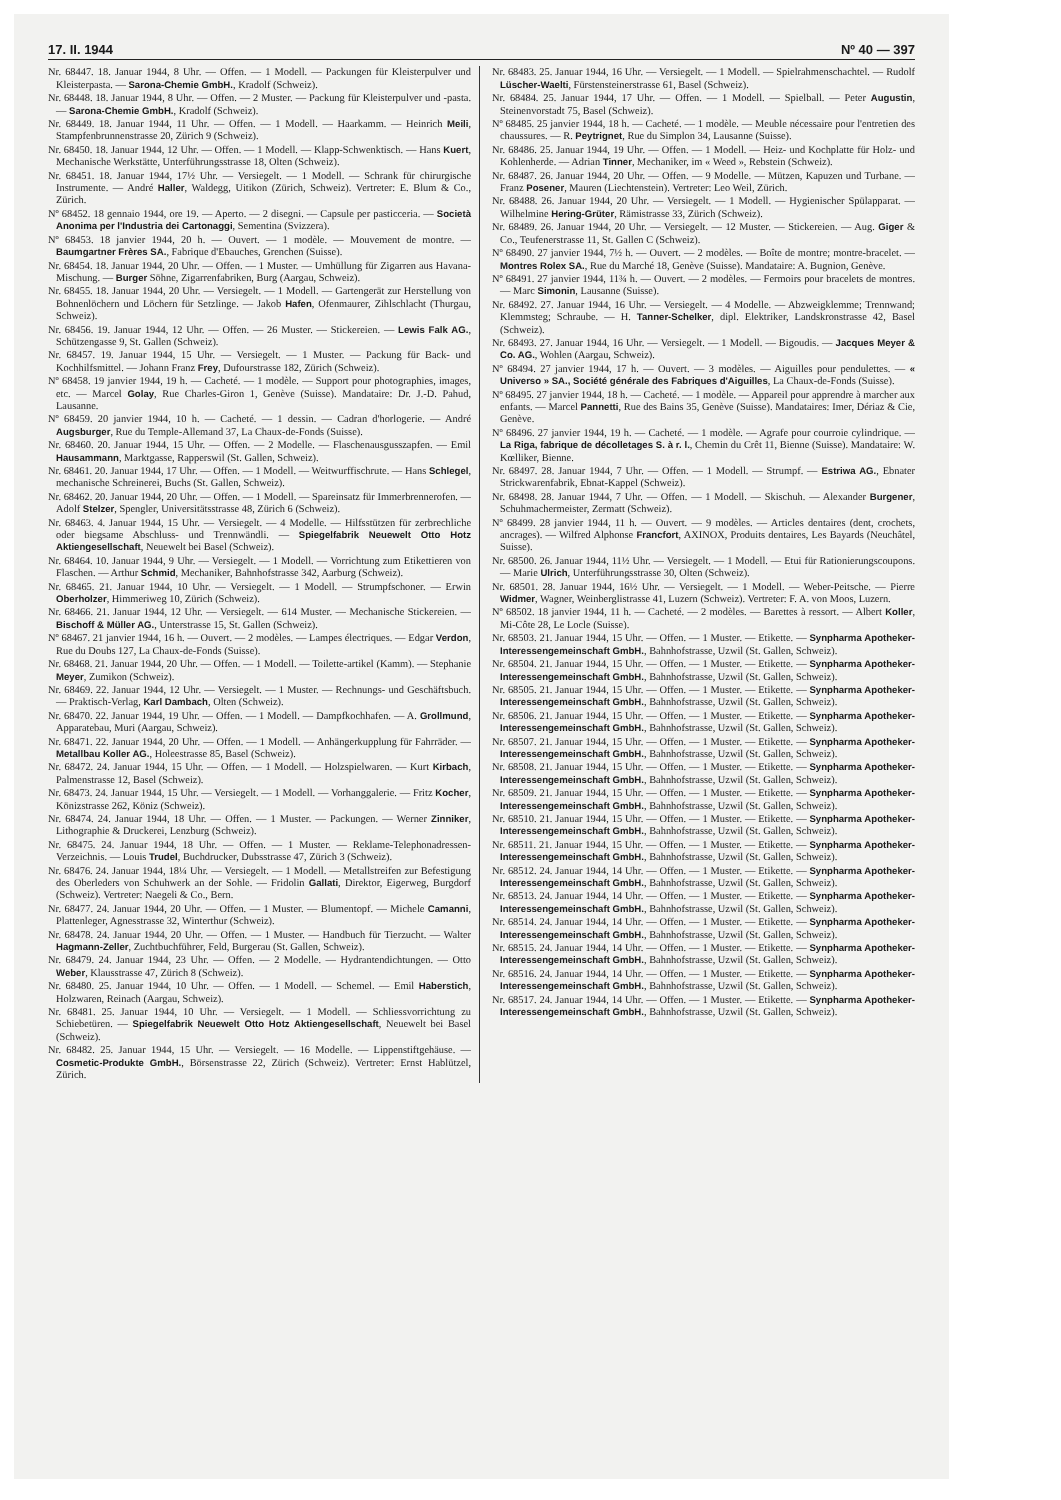17. II. 1944 Nº 40 — 397
Nr. 68447. 18. Januar 1944, 8 Uhr. — Offen. — 1 Modell. — Packungen für Kleisterpulver und Kleisterpasta. — Sarona-Chemie GmbH., Kradolf (Schweiz).
Nr. 68448. 18. Januar 1944, 8 Uhr. — Offen. — 2 Muster. — Packung für Kleisterpulver und -pasta. — Sarona-Chemie GmbH., Kradolf (Schweiz).
Nr. 68449. 18. Januar 1944, 11 Uhr. — Offen. — 1 Modell. — Haarkamm. — Heinrich Meili, Stampfenbrunnenstrasse 20, Zürich 9 (Schweiz).
Nr. 68450. 18. Januar 1944, 12 Uhr. — Offen. — 1 Modell. — Klapp-Schwenktisch. — Hans Kuert, Mechanische Werkstätte, Unterführungsstrasse 18, Olten (Schweiz).
Nr. 68451. 18. Januar 1944, 17½ Uhr. — Versiegelt. — 1 Modell. — Schrank für chirurgische Instrumente. — André Haller, Waldegg, Uitikon (Zürich, Schweiz). Vertreter: E. Blum & Co., Zürich.
Nº 68452. 18 gennaio 1944, ore 19. — Aperto. — 2 disegni. — Capsule per pasticceria. — Società Anonima per l'Industria dei Cartonaggi, Sementina (Svizzera).
Nº 68453. 18 janvier 1944, 20 h. — Ouvert. — 1 modèle. — Mouvement de montre. — Baumgartner Frères SA., Fabrique d'Ebauches, Grenchen (Suisse).
Nr. 68454. 18. Januar 1944, 20 Uhr. — Offen. — 1 Muster. — Umhüllung für Zigarren aus Havana-Mischung. — Burger Söhne, Zigarrenfabriken, Burg (Aargau, Schweiz).
Nr. 68455. 18. Januar 1944, 20 Uhr. — Versiegelt. — 1 Modell. — Gartengerät zur Herstellung von Bohnenlöchern und Löchern für Setzlinge. — Jakob Hafen, Ofenmaurer, Zihlschlacht (Thurgau, Schweiz).
Nr. 68456. 19. Januar 1944, 12 Uhr. — Offen. — 26 Muster. — Stickereien. — Lewis Falk AG., Schützengasse 9, St. Gallen (Schweiz).
Nr. 68457. 19. Januar 1944, 15 Uhr. — Versiegelt. — 1 Muster. — Packung für Back- und Kochhilfsmittel. — Johann Franz Frey, Dufourstrasse 182, Zürich (Schweiz).
Nº 68458. 19 janvier 1944, 19 h. — Cacheté. — 1 modèle. — Support pour photographies, images, etc. — Marcel Golay, Rue Charles-Giron 1, Genève (Suisse). Mandataire: Dr. J.-D. Pahud, Lausanne.
Nº 68459. 20 janvier 1944, 10 h. — Cacheté. — 1 dessin. — Cadran d'horlogerie. — André Augsburger, Rue du Temple-Allemand 37, La Chaux-de-Fonds (Suisse).
Nr. 68460. 20. Januar 1944, 15 Uhr. — Offen. — 2 Modelle. — Flaschenausgusszapfen. — Emil Hausammann, Marktgasse, Rapperswil (St. Gallen, Schweiz).
Nr. 68461. 20. Januar 1944, 17 Uhr. — Offen. — 1 Modell. — Weitwurffischrute. — Hans Schlegel, mechanische Schreinerei, Buchs (St. Gallen, Schweiz).
Nr. 68462. 20. Januar 1944, 20 Uhr. — Offen. — 1 Modell. — Spareinsatz für Immerbrennerofen. — Adolf Stelzer, Spengler, Universitätsstrasse 48, Zürich 6 (Schweiz).
Nr. 68463. 4. Januar 1944, 15 Uhr. — Versiegelt. — 4 Modelle. — Hilfsstützen für zerbrechliche oder biegsame Abschluss- und Trennwändli. — Spiegelfabrik Neuewelt Otto Hotz Aktiengesellschaft, Neuewelt bei Basel (Schweiz).
Nr. 68464. 10. Januar 1944, 9 Uhr. — Versiegelt. — 1 Modell. — Vorrichtung zum Etikettieren von Flaschen. — Arthur Schmid, Mechaniker, Bahnhofstrasse 342, Aarburg (Schweiz).
Nr. 68465. 21. Januar 1944, 10 Uhr. — Versiegelt. — 1 Modell. — Strumpfschoner. — Erwin Oberholzer, Himmeriweg 10, Zürich (Schweiz).
Nr. 68466. 21. Januar 1944, 12 Uhr. — Versiegelt. — 614 Muster. — Mechanische Stickereien. — Bischoff & Müller AG., Unterstrasse 15, St. Gallen (Schweiz).
Nº 68467. 21 janvier 1944, 16 h. — Ouvert. — 2 modèles. — Lampes électriques. — Edgar Verdon, Rue du Doubs 127, La Chaux-de-Fonds (Suisse).
Nr. 68468. 21. Januar 1944, 20 Uhr. — Offen. — 1 Modell. — Toilette-artikel (Kamm). — Stephanie Meyer, Zumikon (Schweiz).
Nr. 68469. 22. Januar 1944, 12 Uhr. — Versiegelt. — 1 Muster. — Rechnungs- und Geschäftsbuch. — Praktisch-Verlag, Karl Dambach, Olten (Schweiz).
Nr. 68470. 22. Januar 1944, 19 Uhr. — Offen. — 1 Modell. — Dampfkochhafen. — A. Grollmund, Apparatebau, Muri (Aargau, Schweiz).
Nr. 68471. 22. Januar 1944, 20 Uhr. — Offen. — 1 Modell. — Anhängerkupplung für Fahrräder. — Metallbau Koller AG., Holeestrasse 85, Basel (Schweiz).
Nr. 68472. 24. Januar 1944, 15 Uhr. — Offen. — 1 Modell. — Holzspielwaren. — Kurt Kirbach, Palmenstrasse 12, Basel (Schweiz).
Nr. 68473. 24. Januar 1944, 15 Uhr. — Versiegelt. — 1 Modell. — Vorhanggalerie. — Fritz Kocher, Könizstrasse 262, Köniz (Schweiz).
Nr. 68474. 24. Januar 1944, 18 Uhr. — Offen. — 1 Muster. — Packungen. — Werner Zinniker, Lithographie & Druckerei, Lenzburg (Schweiz).
Nr. 68475. 24. Januar 1944, 18 Uhr. — Offen. — 1 Muster. — Reklame-Telephonadressen-Verzeichnis. — Louis Trudel, Buchdrucker, Dubsstrasse 47, Zürich 3 (Schweiz).
Nr. 68476. 24. Januar 1944, 18¼ Uhr. — Versiegelt. — 1 Modell. — Metallstreifen zur Befestigung des Oberleders von Schuhwerk an der Sohle. — Fridolin Gallati, Direktor, Eigerweg, Burgdorf (Schweiz). Vertreter: Naegeli & Co., Bern.
Nr. 68477. 24. Januar 1944, 20 Uhr. — Offen. — 1 Muster. — Blumentopf. — Michele Camanni, Plattenleger, Agnesstrasse 32, Winterthur (Schweiz).
Nr. 68478. 24. Januar 1944, 20 Uhr. — Offen. — 1 Muster. — Handbuch für Tierzucht. — Walter Hagmann-Zeller, Zuchtbuchführer, Feld, Burgerau (St. Gallen, Schweiz).
Nr. 68479. 24. Januar 1944, 23 Uhr. — Offen. — 2 Modelle. — Hydrantendichtungen. — Otto Weber, Klausstrasse 47, Zürich 8 (Schweiz).
Nr. 68480. 25. Januar 1944, 10 Uhr. — Offen. — 1 Modell. — Schemel. — Emil Haberstich, Holzwaren, Reinach (Aargau, Schweiz).
Nr. 68481. 25. Januar 1944, 10 Uhr. — Versiegelt. — 1 Modell. — Schliessvorrichtung zu Schiebetüren. — Spiegelfabrik Neuewelt Otto Hotz Aktiengesellschaft, Neuewelt bei Basel (Schweiz).
Nr. 68482. 25. Januar 1944, 15 Uhr. — Versiegelt. — 16 Modelle. — Lippenstiftgehäuse. — Cosmetic-Produkte GmbH., Börsenstrasse 22, Zürich (Schweiz). Vertreter: Ernst Hablützel, Zürich.
Nr. 68483. 25. Januar 1944, 16 Uhr. — Versiegelt. — 1 Modell. — Spielrahmenschachtel. — Rudolf Lüscher-Waelti, Fürstensteinerstrasse 61, Basel (Schweiz).
Nr. 68484. 25. Januar 1944, 17 Uhr. — Offen. — 1 Modell. — Spielball. — Peter Augustin, Steinenvorstadt 75, Basel (Schweiz).
Nº 68485. 25 janvier 1944, 18 h. — Cacheté. — 1 modèle. — Meuble nécessaire pour l'entretien des chaussures. — R. Peytrignet, Rue du Simplon 34, Lausanne (Suisse).
Nr. 68486. 25. Januar 1944, 19 Uhr. — Offen. — 1 Modell. — Heiz- und Kochplatte für Holz- und Kohlenherde. — Adrian Tinner, Mechaniker, im « Weed », Rebstein (Schweiz).
Nr. 68487. 26. Januar 1944, 20 Uhr. — Offen. — 9 Modelle. — Mützen, Kapuzen und Turbane. — Franz Posener, Mauren (Liechtenstein). Vertreter: Leo Weil, Zürich.
Nr. 68488. 26. Januar 1944, 20 Uhr. — Versiegelt. — 1 Modell. — Hygienischer Spülapparat. — Wilhelmine Hering-Grüter, Rämistrasse 33, Zürich (Schweiz).
Nr. 68489. 26. Januar 1944, 20 Uhr. — Versiegelt. — 12 Muster. — Stickereien. — Aug. Giger & Co., Teufenerstrasse 11, St. Gallen C (Schweiz).
Nº 68490. 27 janvier 1944, 7½ h. — Ouvert. — 2 modèles. — Boîte de montre; montre-bracelet. — Montres Rolex SA., Rue du Marché 18, Genève (Suisse). Mandataire: A. Bugnion, Genève.
Nº 68491. 27 janvier 1944, 11¾ h. — Ouvert. — 2 modèles. — Fermoirs pour bracelets de montres. — Marc Simonin, Lausanne (Suisse).
Nr. 68492. 27. Januar 1944, 16 Uhr. — Versiegelt. — 4 Modelle. — Abzweigklemme; Trennwand; Klemmsteg; Schraube. — H. Tanner-Schelker, dipl. Elektriker, Landskronstrasse 42, Basel (Schweiz).
Nr. 68493. 27. Januar 1944, 16 Uhr. — Versiegelt. — 1 Modell. — Bigoudis. — Jacques Meyer & Co. AG., Wohlen (Aargau, Schweiz).
Nº 68494. 27 janvier 1944, 17 h. — Ouvert. — 3 modèles. — Aiguilles pour pendulettes. — « Universo » SA., Société générale des Fabriques d'Aiguilles, La Chaux-de-Fonds (Suisse).
Nº 68495. 27 janvier 1944, 18 h. — Cacheté. — 1 modèle. — Appareil pour apprendre à marcher aux enfants. — Marcel Pannetti, Rue des Bains 35, Genève (Suisse). Mandataires: Imer, Dériaz & Cie, Genève.
Nº 68496. 27 janvier 1944, 19 h. — Cacheté. — 1 modèle. — Agrafe pour courroie cylindrique. — La Riga, fabrique de décolletages S. à r. l., Chemin du Crêt 11, Bienne (Suisse). Mandataire: W. Kœlliker, Bienne.
Nr. 68497. 28. Januar 1944, 7 Uhr. — Offen. — 1 Modell. — Strumpf. — Estriwa AG., Ebnater Strickwarenfabrik, Ebnat-Kappel (Schweiz).
Nr. 68498. 28. Januar 1944, 7 Uhr. — Offen. — 1 Modell. — Skischuh. — Alexander Burgener, Schuhmachermeister, Zermatt (Schweiz).
Nº 68499. 28 janvier 1944, 11 h. — Ouvert. — 9 modèles. — Articles dentaires (dent, crochets, ancrages). — Wilfred Alphonse Francfort, AXINOX, Produits dentaires, Les Bayards (Neuchâtel, Suisse).
Nr. 68500. 26. Januar 1944, 11½ Uhr. — Versiegelt. — 1 Modell. — Etui für Rationierungscoupons. — Marie Ulrich, Unterführungsstrasse 30, Olten (Schweiz).
Nr. 68501. 28. Januar 1944, 16½ Uhr. — Versiegelt. — 1 Modell. — Weber-Peitsche. — Pierre Widmer, Wagner, Weinberglistrasse 41, Luzern (Schweiz). Vertreter: F. A. von Moos, Luzern.
Nº 68502. 18 janvier 1944, 11 h. — Cacheté. — 2 modèles. — Barettes à ressort. — Albert Koller, Mi-Côte 28, Le Locle (Suisse).
Nr. 68503. 21. Januar 1944, 15 Uhr. — Offen. — 1 Muster. — Etikette. — Synpharma Apotheker-Interessengemeinschaft GmbH., Bahnhofstrasse, Uzwil (St. Gallen, Schweiz).
Nr. 68504. 21. Januar 1944, 15 Uhr. — Offen. — 1 Muster. — Etikette. — Synpharma Apotheker-Interessengemeinschaft GmbH., Bahnhofstrasse, Uzwil (St. Gallen, Schweiz).
Nr. 68505. 21. Januar 1944, 15 Uhr. — Offen. — 1 Muster. — Etikette. — Synpharma Apotheker-Interessengemeinschaft GmbH., Bahnhofstrasse, Uzwil (St. Gallen, Schweiz).
Nr. 68506. 21. Januar 1944, 15 Uhr. — Offen. — 1 Muster. — Etikette. — Synpharma Apotheker-Interessengemeinschaft GmbH., Bahnhofstrasse, Uzwil (St. Gallen, Schweiz).
Nr. 68507. 21. Januar 1944, 15 Uhr. — Offen. — 1 Muster. — Etikette. — Synpharma Apotheker-Interessengemeinschaft GmbH., Bahnhofstrasse, Uzwil (St. Gallen, Schweiz).
Nr. 68508. 21. Januar 1944, 15 Uhr. — Offen. — 1 Muster. — Etikette. — Synpharma Apotheker-Interessengemeinschaft GmbH., Bahnhofstrasse, Uzwil (St. Gallen, Schweiz).
Nr. 68509. 21. Januar 1944, 15 Uhr. — Offen. — 1 Muster. — Etikette. — Synpharma Apotheker-Interessengemeinschaft GmbH., Bahnhofstrasse, Uzwil (St. Gallen, Schweiz).
Nr. 68510. 21. Januar 1944, 15 Uhr. — Offen. — 1 Muster. — Etikette. — Synpharma Apotheker-Interessengemeinschaft GmbH., Bahnhofstrasse, Uzwil (St. Gallen, Schweiz).
Nr. 68511. 21. Januar 1944, 15 Uhr. — Offen. — 1 Muster. — Etikette. — Synpharma Apotheker-Interessengemeinschaft GmbH., Bahnhofstrasse, Uzwil (St. Gallen, Schweiz).
Nr. 68512. 24. Januar 1944, 14 Uhr. — Offen. — 1 Muster. — Etikette. — Synpharma Apotheker-Interessengemeinschaft GmbH., Bahnhofstrasse, Uzwil (St. Gallen, Schweiz).
Nr. 68513. 24. Januar 1944, 14 Uhr. — Offen. — 1 Muster. — Etikette. — Synpharma Apotheker-Interessengemeinschaft GmbH., Bahnhofstrasse, Uzwil (St. Gallen, Schweiz).
Nr. 68514. 24. Januar 1944, 14 Uhr. — Offen. — 1 Muster. — Etikette. — Synpharma Apotheker-Interessengemeinschaft GmbH., Bahnhofstrasse, Uzwil (St. Gallen, Schweiz).
Nr. 68515. 24. Januar 1944, 14 Uhr. — Offen. — 1 Muster. — Etikette. — Synpharma Apotheker-Interessengemeinschaft GmbH., Bahnhofstrasse, Uzwil (St. Gallen, Schweiz).
Nr. 68516. 24. Januar 1944, 14 Uhr. — Offen. — 1 Muster. — Etikette. — Synpharma Apotheker-Interessengemeinschaft GmbH., Bahnhofstrasse, Uzwil (St. Gallen, Schweiz).
Nr. 68517. 24. Januar 1944, 14 Uhr. — Offen. — 1 Muster. — Etikette. — Synpharma Apotheker-Interessengemeinschaft GmbH., Bahnhofstrasse, Uzwil (St. Gallen, Schweiz).